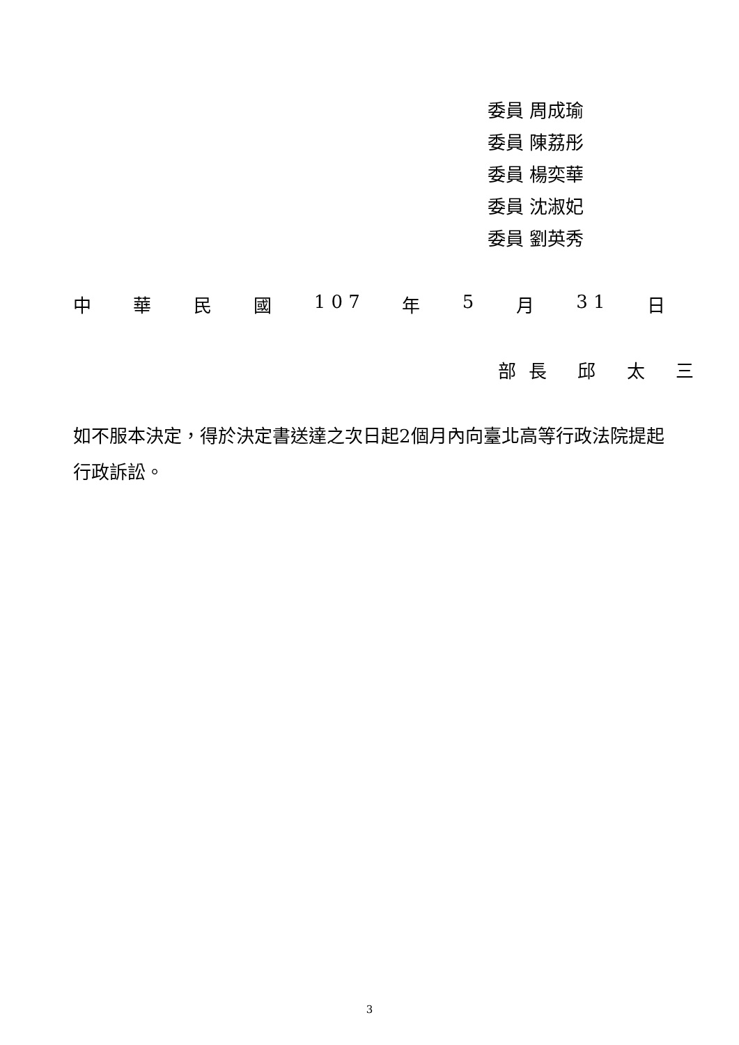委員 周成瑜
委員 陳荔彤
委員 楊奕華
委員 沈淑妃
委員 劉英秀
中 華 民 國 1 0 7 年 5 月 3 1 日
部長 邱 太 三
如不服本決定，得於決定書送達之次日起2個月內向臺北高等行政法院提起行政訴訟。
3